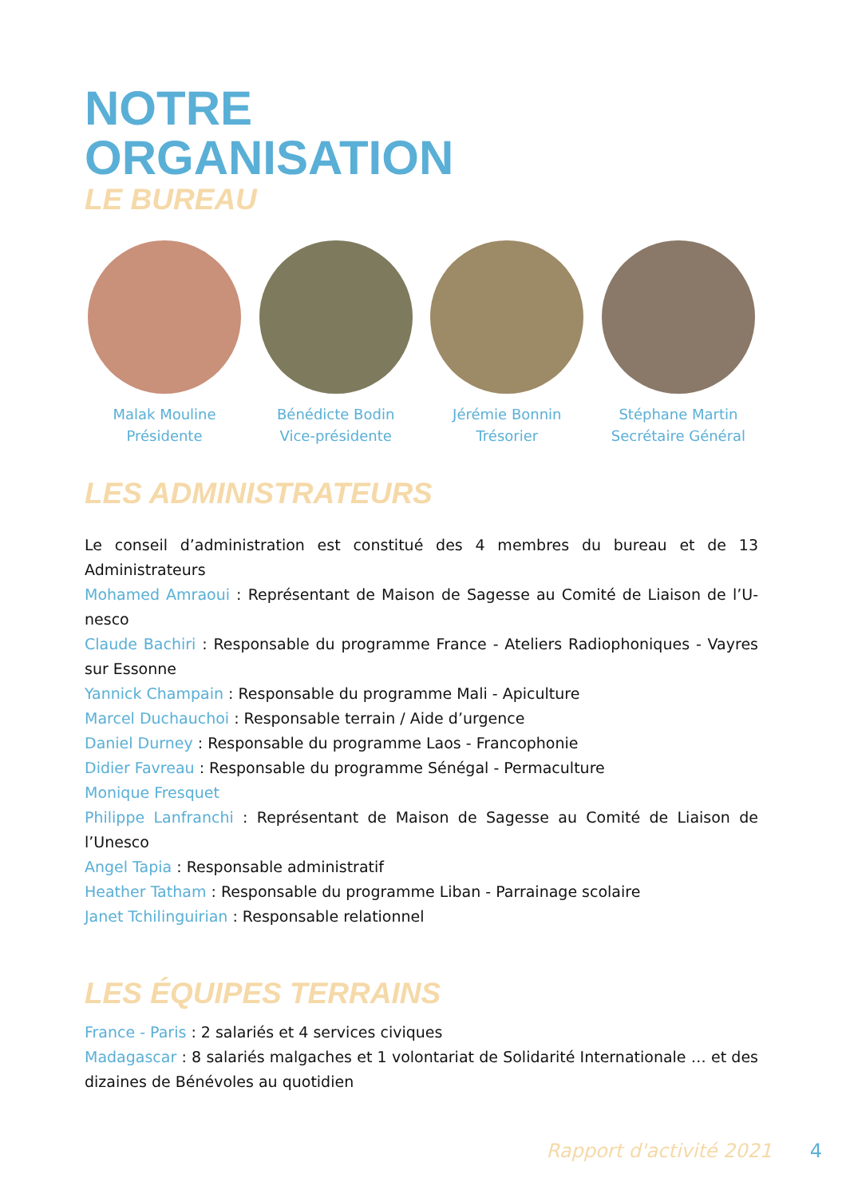NOTRE
ORGANISATION
LE BUREAU
Malak Mouline
Présidente
Bénédicte Bodin
Vice-présidente
Jérémie Bonnin
Trésorier
Stéphane Martin
Secrétaire Général
LES ADMINISTRATEURS
Le conseil d’administration est constitué des 4 membres du bureau et de 13 Administrateurs
Mohamed Amraoui : Représentant de Maison de Sagesse au Comité de Liaison de l’U-nesco
Claude Bachiri : Responsable du programme France - Ateliers Radiophoniques - Vayres sur Essonne
Yannick Champain : Responsable du programme Mali - Apiculture
Marcel Duchauchoi : Responsable terrain / Aide d’urgence
Daniel Durney : Responsable du programme Laos - Francophonie
Didier Favreau : Responsable du programme Sénégal - Permaculture
Monique Fresquet
Philippe Lanfranchi : Représentant de Maison de Sagesse au Comité de Liaison de l’Unesco
Angel Tapia : Responsable administratif
Heather Tatham : Responsable du programme Liban - Parrainage scolaire
Janet Tchilinguirian : Responsable relationnel
LES ÉQUIPES TERRAINS
France - Paris : 2 salariés et 4 services civiques
Madagascar : 8 salariés malgaches et 1 volontariat de Solidarité Internationale … et des dizaines de Bénévoles au quotidien
Rapport d'activité 2021 4